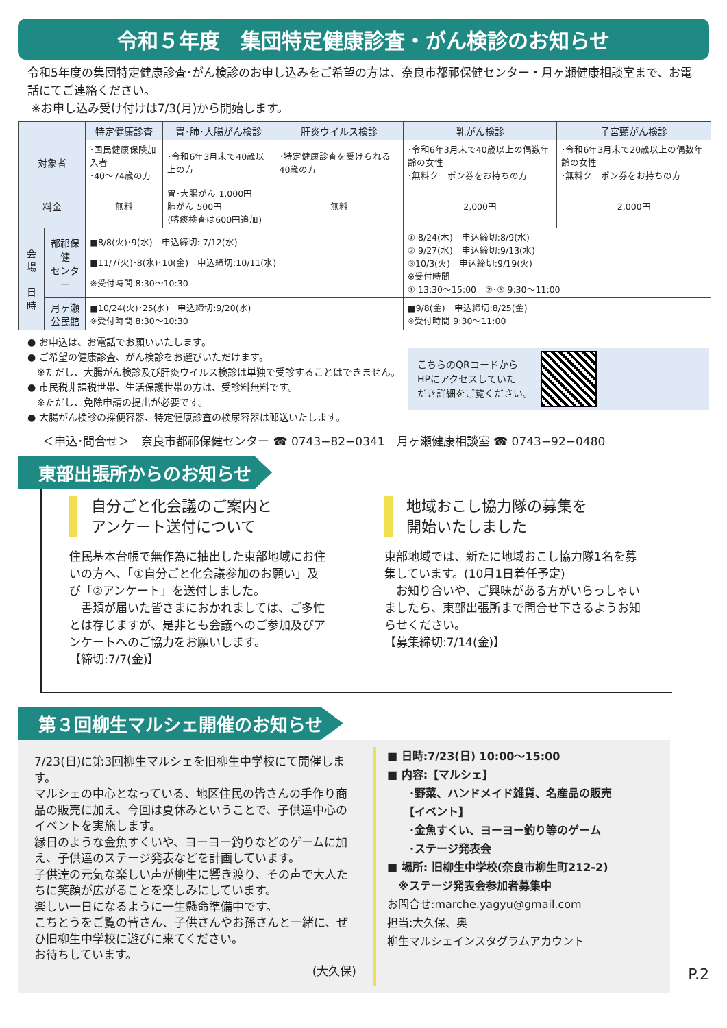令和５年度　集団特定健康診査・がん検診のお知らせ
令和5年度の集団特定健康診査･がん検診のお申し込みをご希望の方は、奈良市都祁保健センター・月ヶ瀬健康相談室まで、お電話にてご連絡ください。
※お申し込み受け付けは7/3(月)から開始します。
| | | 特定健康診査 | 胃･肺･大腸がん検診 | 肝炎ウイルス検診 | 乳がん検診 | 子宮頸がん検診 |
| --- | --- | --- | --- | --- | --- | --- |
| 対象者 | | ･国民健康保険加入者 ･40～74歳の方 | ･令和6年3月末で40歳以上の方 | ･特定健康診査を受けられる40歳の方 | ･令和6年3月末で40歳以上の偶数年齢の女性 ･無料クーポン券をお持ちの方 | ･令和6年3月末で20歳以上の偶数年齢の女性 ･無料クーポン券をお持ちの方 |
| 料金 | | 無料 | 胃･大腸がん 1,000円 肺がん 500円 (喀痰検査は600円追加) | 無料 | 2,000円 | 2,000円 |
| 会場 日時 | 都祁保健 センター | ■8/8(火)･9(水) 申込締切: 7/12(水) ■11/7(火)･8(水)･10(金) 申込締切:10/11(水) ※受付時間 8:30～10:30 | | | ① 8/24(木) 申込締切:8/9(水) ② 9/27(水) 申込締切:9/13(水) ③10/3(火) 申込締切:9/19(火) ※受付時間 ① 13:30～15:00 ②･③ 9:30～11:00 | |
| | 月ヶ瀬 公民館 | ■10/24(火)･25(水) 申込締切:9/20(水) ※受付時間 8:30～10:30 | | | ■9/8(金) 申込締切:8/25(金) ※受付時間 9:30～11:00 | |
● お申込は、お電話でお願いいたします。
● ご希望の健康診査、がん検診をお選びいただけます。
　※ただし、大腸がん検診及び肝炎ウイルス検診は単独で受診することはできません。
● 市民税非課税世帯、生活保護世帯の方は、受診料無料です。
　※ただし、免除申請の提出が必要です。
● 大腸がん検診の採便容器、特定健康診査の検尿容器は郵送いたします。
こちらのQRコードから
HPにアクセスしていた
だき詳細をご覧ください。
＜申込･問合せ＞　奈良市都祁保健センター ☎ 0743−82−0341　月ヶ瀬健康相談室 ☎ 0743−92−0480
東部出張所からのお知らせ
自分ごと化会議のご案内と
アンケート送付について
住民基本台帳で無作為に抽出した東部地域にお住いの方へ、「①自分ごと化会議参加のお願い」及び「②アンケート」を送付しました。
　書類が届いた皆さまにおかれましては、ご多忙とは存じますが、是非とも会議へのご参加及びアンケートへのご協力をお願いします。
【締切:7/7(金)】
地域おこし協力隊の募集を
開始いたしました
東部地域では、新たに地域おこし協力隊1名を募集しています。(10月1日着任予定)
　お知り合いや、ご興味がある方がいらっしゃいましたら、東部出張所まで問合せ下さるようお知らせください。
【募集締切:7/14(金)】
第３回柳生マルシェ開催のお知らせ
7/23(日)に第3回柳生マルシェを旧柳生中学校にて開催します。
マルシェの中心となっている、地区住民の皆さんの手作り商品の販売に加え、今回は夏休みということで、子供達中心のイベントを実施します。
縁日のような金魚すくいや、ヨーヨー釣りなどのゲームに加え、子供達のステージ発表などを計画しています。
子供達の元気な楽しい声が柳生に響き渡り、その声で大人たちに笑顔が広がることを楽しみにしています。
楽しい一日になるように一生懸命準備中です。
こちとうをご覧の皆さん、子供さんやお孫さんと一緒に、ぜひ旧柳生中学校に遊びに来てください。
お待ちしています。
(大久保)
■ 日時:7/23(日) 10:00～15:00
■ 内容:【マルシェ】
　　･野菜、ハンドメイド雑貨、名産品の販売
　　【イベント】
　　･金魚すくい、ヨーヨー釣り等のゲーム
　　･ステージ発表会
■ 場所: 旧柳生中学校(奈良市柳生町212-2)
　※ステージ発表会参加者募集中
お問合せ:marche.yagyu@gmail.com
担当:大久保、奥
柳生マルシェインスタグラムアカウント
P.2